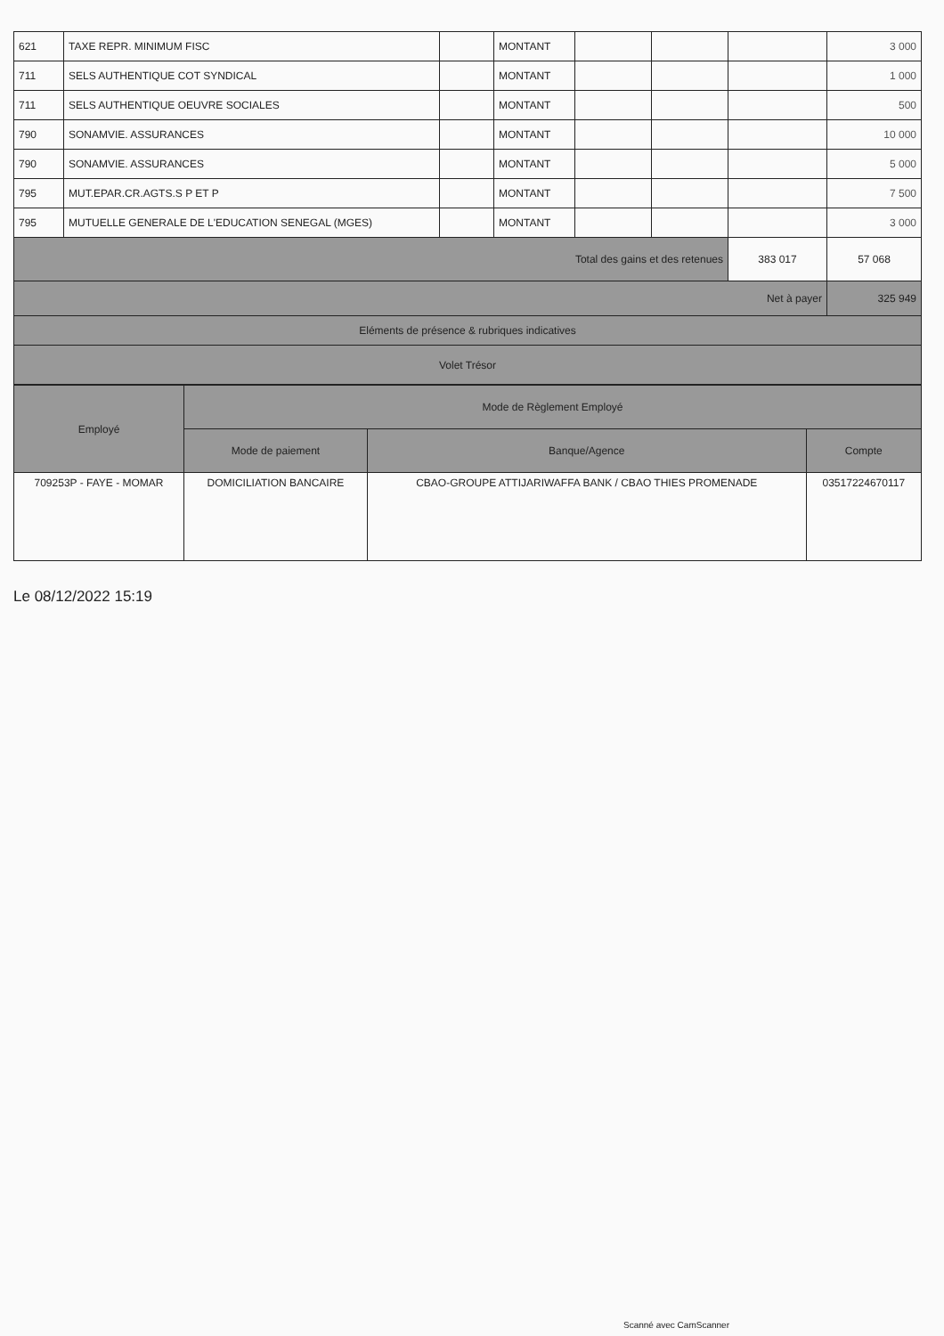| 621 | TAXE REPR. MINIMUM FISC | | MONTANT | | | | 3 000 |
| 711 | SELS AUTHENTIQUE COT SYNDICAL | | MONTANT | | | | 1 000 |
| 711 | SELS AUTHENTIQUE OEUVRE SOCIALES | | MONTANT | | | | 500 |
| 790 | SONAMVIE. ASSURANCES | | MONTANT | | | | 10 000 |
| 790 | SONAMVIE. ASSURANCES | | MONTANT | | | | 5 000 |
| 795 | MUT.EPAR.CR.AGTS.S P ET P | | MONTANT | | | | 7 500 |
| 795 | MUTUELLE GENERALE DE L'EDUCATION SENEGAL (MGES) | | MONTANT | | | | 3 000 |
| Total des gains et des retenues | | | | | | 383 017 | 57 068 |
| Net à payer | | | | | | | 325 949 |
| Eléments de présence & rubriques indicatives | | | | | | | |
| Volet Trésor | | | | | | | |
| Employé | Mode de Règlement Employé | | |
| --- | --- | --- | --- |
| | Mode de paiement | Banque/Agence | Compte |
| 709253P - FAYE - MOMAR | DOMICILIATION BANCAIRE | CBAO-GROUPE ATTIJARIWAFFA BANK / CBAO THIES PROMENADE | 03517224670117 |
Le 08/12/2022 15:19
Scanné avec CamScanner